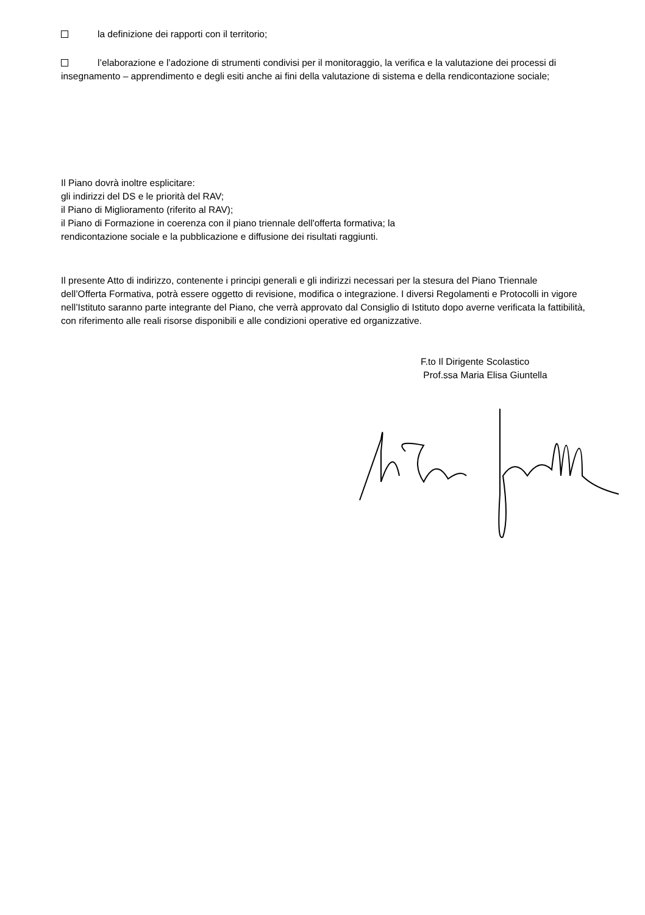la definizione dei rapporti con il territorio;
l’elaborazione e l’adozione di strumenti condivisi per il monitoraggio, la verifica e la valutazione dei processi di insegnamento – apprendimento e degli esiti anche ai fini della valutazione di sistema e della rendicontazione sociale;
Il Piano dovrà inoltre esplicitare:
gli indirizzi del DS e le priorità del RAV;
il Piano di Miglioramento (riferito al RAV);
il Piano di Formazione in coerenza con il piano triennale dell'offerta formativa; la
rendicontazione sociale e la pubblicazione e diffusione dei risultati raggiunti.
Il presente Atto di indirizzo, contenente i principi generali e gli indirizzi necessari per la stesura del Piano Triennale dell’Offerta Formativa, potrà essere oggetto di revisione, modifica o integrazione. I diversi Regolamenti e Protocolli in vigore nell’Istituto saranno parte integrante del Piano, che verrà approvato dal Consiglio di Istituto dopo averne verificata la fattibilità, con riferimento alle reali risorse disponibili e alle condizioni operative ed organizzative.
F.to Il Dirigente Scolastico
Prof.ssa Maria Elisa Giuntella